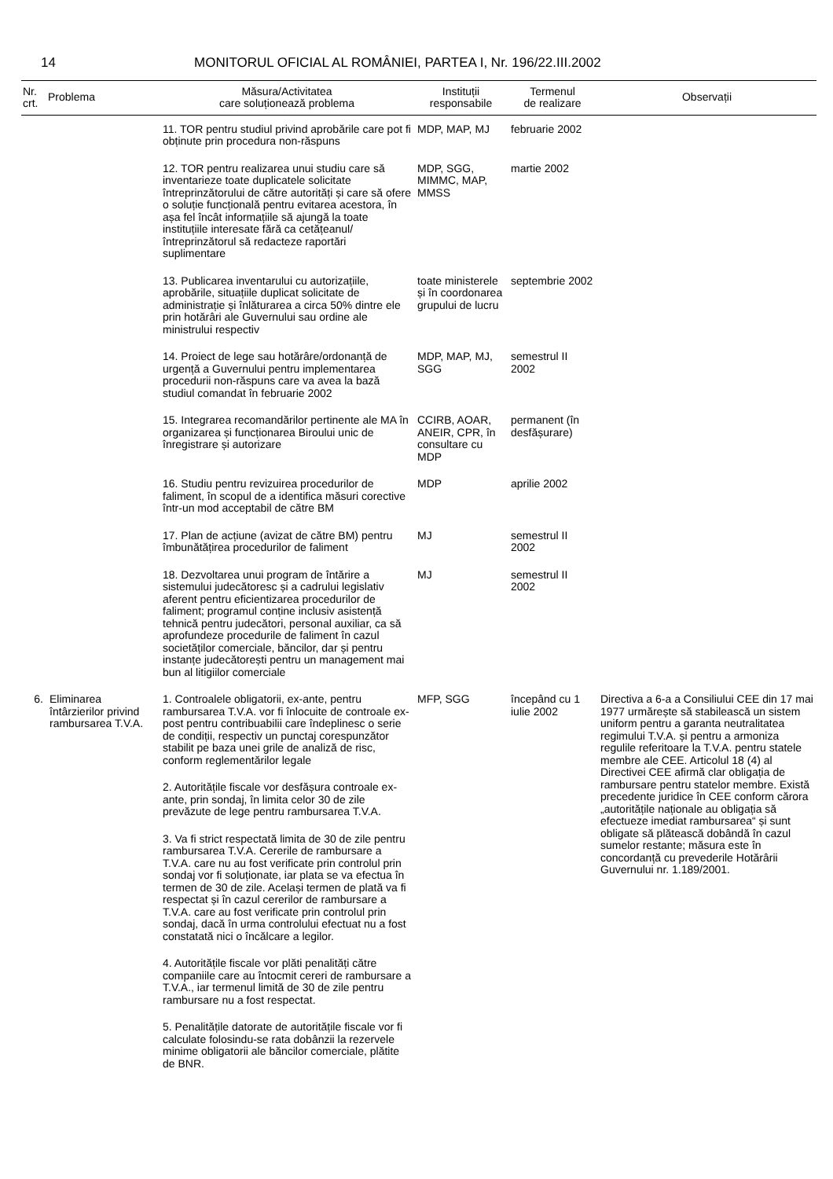14 MONITORUL OFICIAL AL ROMÂNIEI, PARTEA I, Nr. 196/22.III.2002
| Nr. crt. | Problema | Măsura/Activitatea care soluționează problema | Instituții responsabile | Termenul de realizare | Observații |
| --- | --- | --- | --- | --- | --- |
| | | 11. TOR pentru studiul privind aprobările care pot fi obținute prin procedura non-răspuns | MDP, MAP, MJ | februarie 2002 | |
| | | 12. TOR pentru realizarea unui studiu care să inventarieze toate duplicatele solicitate întreprinzătorului de către autorități și care să ofere o soluție funcțională pentru evitarea acestora, în așa fel încât informațiile să ajungă la toate instituțiile interesate fără ca cetățeanul/întreprinzătorul să redacteze raportări suplimentare | MDP, SGG, MIMMC, MAP, MMSS | martie 2002 | |
| | | 13. Publicarea inventarului cu autorizațiile, aprobările, situațiile duplicat solicitate de administrație și înlăturarea a circa 50% dintre ele prin hotărâri ale Guvernului sau ordine ale ministrului respectiv | toate ministerele și în coordonarea grupului de lucru | septembrie 2002 | |
| | | 14. Proiect de lege sau hotărâre/ordonanță de urgență a Guvernului pentru implementarea procedurii non-răspuns care va avea la bază studiul comandat în februarie 2002 | MDP, MAP, MJ, SGG | semestrul II 2002 | |
| | | 15. Integrarea recomandărilor pertinente ale MA în organizarea și funcționarea Biroului unic de înregistrare și autorizare | CCIRB, AOAR, ANEIR, CPR, în consultare cu MDP | permanent (în desfășurare) | |
| | | 16. Studiu pentru revizuirea procedurilor de faliment, în scopul de a identifica măsuri corective într-un mod acceptabil de către BM | MDP | aprilie 2002 | |
| | | 17. Plan de acțiune (avizat de către BM) pentru îmbunătățirea procedurilor de faliment | MJ | semestrul II 2002 | |
| | | 18. Dezvoltarea unui program de întărire a sistemului judecătoresc și a cadrului legislativ aferent pentru eficientizarea procedurilor de faliment; programul conține inclusiv asistență tehnică pentru judecători, personal auxiliar, ca să aprofundeze procedurile de faliment în cazul societăților comerciale, băncilor, dar și pentru instanțe judecătorești pentru un management mai bun al litigiilor comerciale | MJ | semestrul II 2002 | |
| 6. | Eliminarea întârzierilor privind rambursarea T.V.A. | 1. Controalele obligatorii, ex-ante, pentru rambursarea T.V.A. vor fi înlocuite de controale ex-post pentru contribuabilii care îndeplinesc o serie de condiții, respectiv un punctaj corespunzător stabilit pe baza unei grile de analiză de risc, conform reglementărilor legale | MFP, SGG | începând cu 1 iulie 2002 | Directiva a 6-a a Consiliului CEE din 17 mai 1977 urmărește să stabilească un sistem uniform pentru a garanta neutralitatea regimului T.V.A. și pentru a armoniza regulile referitoare la T.V.A. pentru statele membre ale CEE. Articolul 18 (4) al Directivei CEE afirmă clar obligația de rambursare pentru statelor membre. Există precedente juridice în CEE conform cărora „autoritățile naționale au obligația să efectueze imediat rambursarea“ și sunt obligate să plătească dobândă în cazul sumelor restante; măsura este în concordanță cu prevederile Hotărârii Guvernului nr. 1.189/2001. |
| | | 2. Autoritățile fiscale vor desfășura controale ex-ante, prin sondaj, în limita celor 30 de zile prevăzute de lege pentru rambursarea T.V.A. | | | |
| | | 3. Va fi strict respectată limita de 30 de zile pentru rambursarea T.V.A. Cererile de rambursare a T.V.A. care nu au fost verificate prin controlul prin sondaj vor fi soluționate, iar plata se va efectua în termen de 30 de zile. Același termen de plată va fi respectat și în cazul cererilor de rambursare a T.V.A. care au fost verificate prin controlul prin sondaj, dacă în urma controlului efectuat nu a fost constatată nici o încălcare a legilor. | | | |
| | | 4. Autoritățile fiscale vor plăti penalități către companiile care au întocmit cereri de rambursare a T.V.A., iar termenul limită de 30 de zile pentru rambursare nu a fost respectat. | | | |
| | | 5. Penalitățile datorate de autoritățile fiscale vor fi calculate folosindu-se rata dobânzii la rezervele minime obligatorii ale băncilor comerciale, plătite de BNR. | | | |